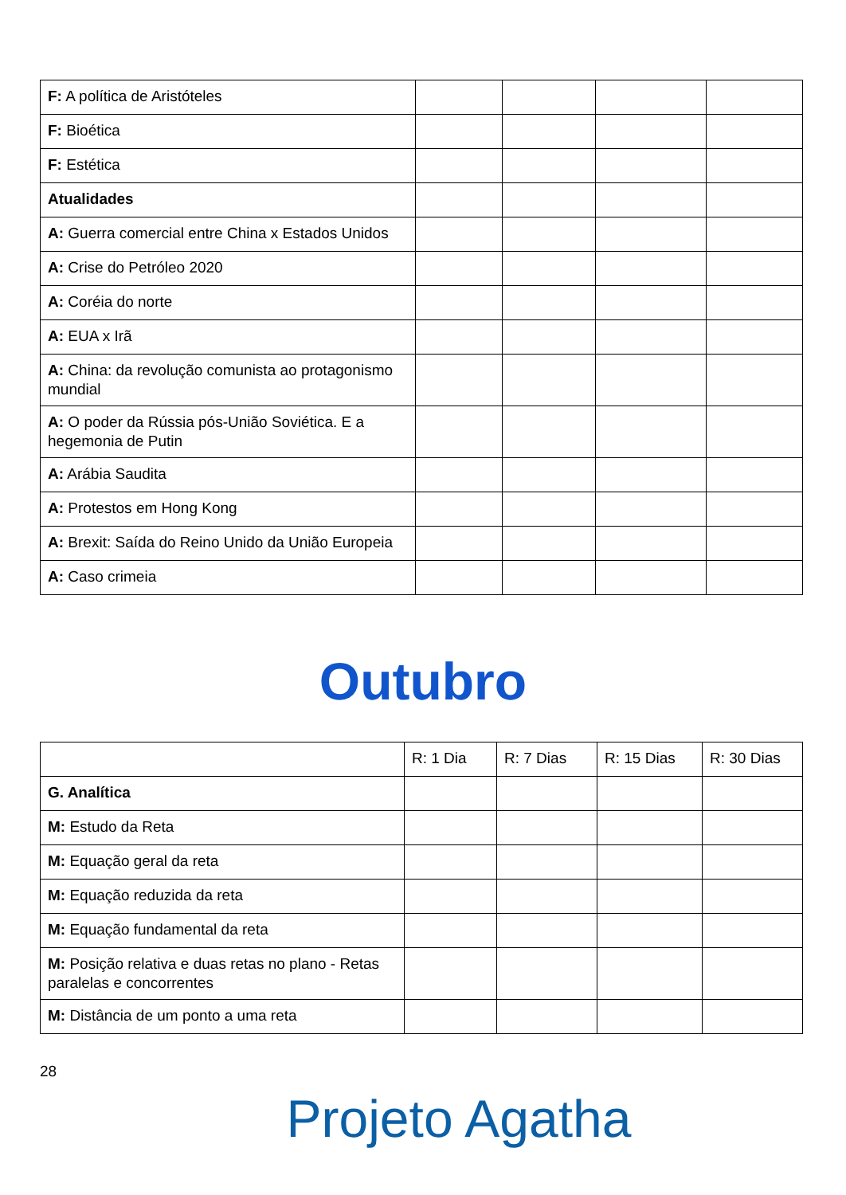| F: A política de Aristóteles | | | | |
| F: Bioética | | | | |
| F: Estética | | | | |
| Atualidades | | | | |
| A: Guerra comercial entre China x Estados Unidos | | | | |
| A: Crise do Petróleo 2020 | | | | |
| A: Coréia do norte | | | | |
| A: EUA x Irã | | | | |
| A: China: da revolução comunista ao protagonismo mundial | | | | |
| A: O poder da Rússia pós-União Soviética. E a hegemonia de Putin | | | | |
| A: Arábia Saudita | | | | |
| A: Protestos em Hong Kong | | | | |
| A: Brexit: Saída do Reino Unido da União Europeia | | | | |
| A: Caso crimeia | | | | |
Outubro
| | R: 1 Dia | R: 7 Dias | R: 15 Dias | R: 30 Dias |
| G. Analítica | | | | |
| M: Estudo da Reta | | | | |
| M: Equação geral da reta | | | | |
| M: Equação reduzida da reta | | | | |
| M: Equação fundamental da reta | | | | |
| M: Posição relativa e duas retas no plano - Retas paralelas e concorrentes | | | | |
| M: Distância de um ponto a uma reta | | | | |
28
Projeto Agatha